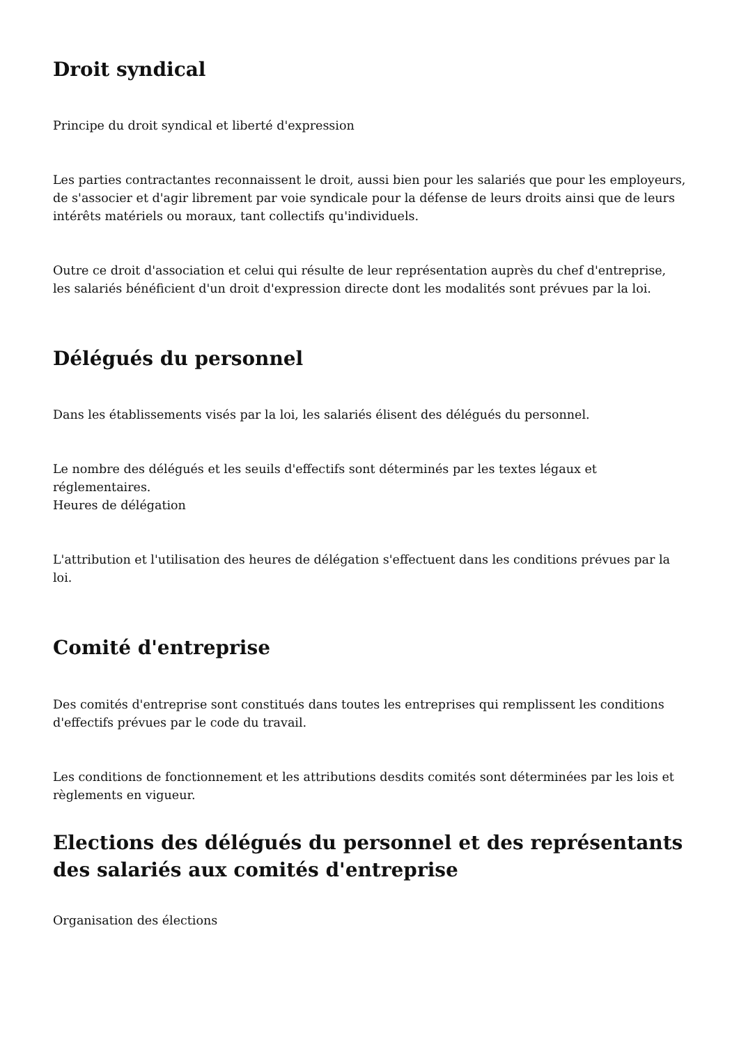Droit syndical
Principe du droit syndical et liberté d'expression
Les parties contractantes reconnaissent le droit, aussi bien pour les salariés que pour les employeurs, de s'associer et d'agir librement par voie syndicale pour la défense de leurs droits ainsi que de leurs intérêts matériels ou moraux, tant collectifs qu'individuels.
Outre ce droit d'association et celui qui résulte de leur représentation auprès du chef d'entreprise, les salariés bénéficient d'un droit d'expression directe dont les modalités sont prévues par la loi.
Délégués du personnel
Dans les établissements visés par la loi, les salariés élisent des délégués du personnel.
Le nombre des délégués et les seuils d'effectifs sont déterminés par les textes légaux et réglementaires.
Heures de délégation
L'attribution et l'utilisation des heures de délégation s'effectuent dans les conditions prévues par la loi.
Comité d'entreprise
Des comités d'entreprise sont constitués dans toutes les entreprises qui remplissent les conditions d'effectifs prévues par le code du travail.
Les conditions de fonctionnement et les attributions desdits comités sont déterminées par les lois et règlements en vigueur.
Elections des délégués du personnel et des représentants des salariés aux comités d'entreprise
Organisation des élections